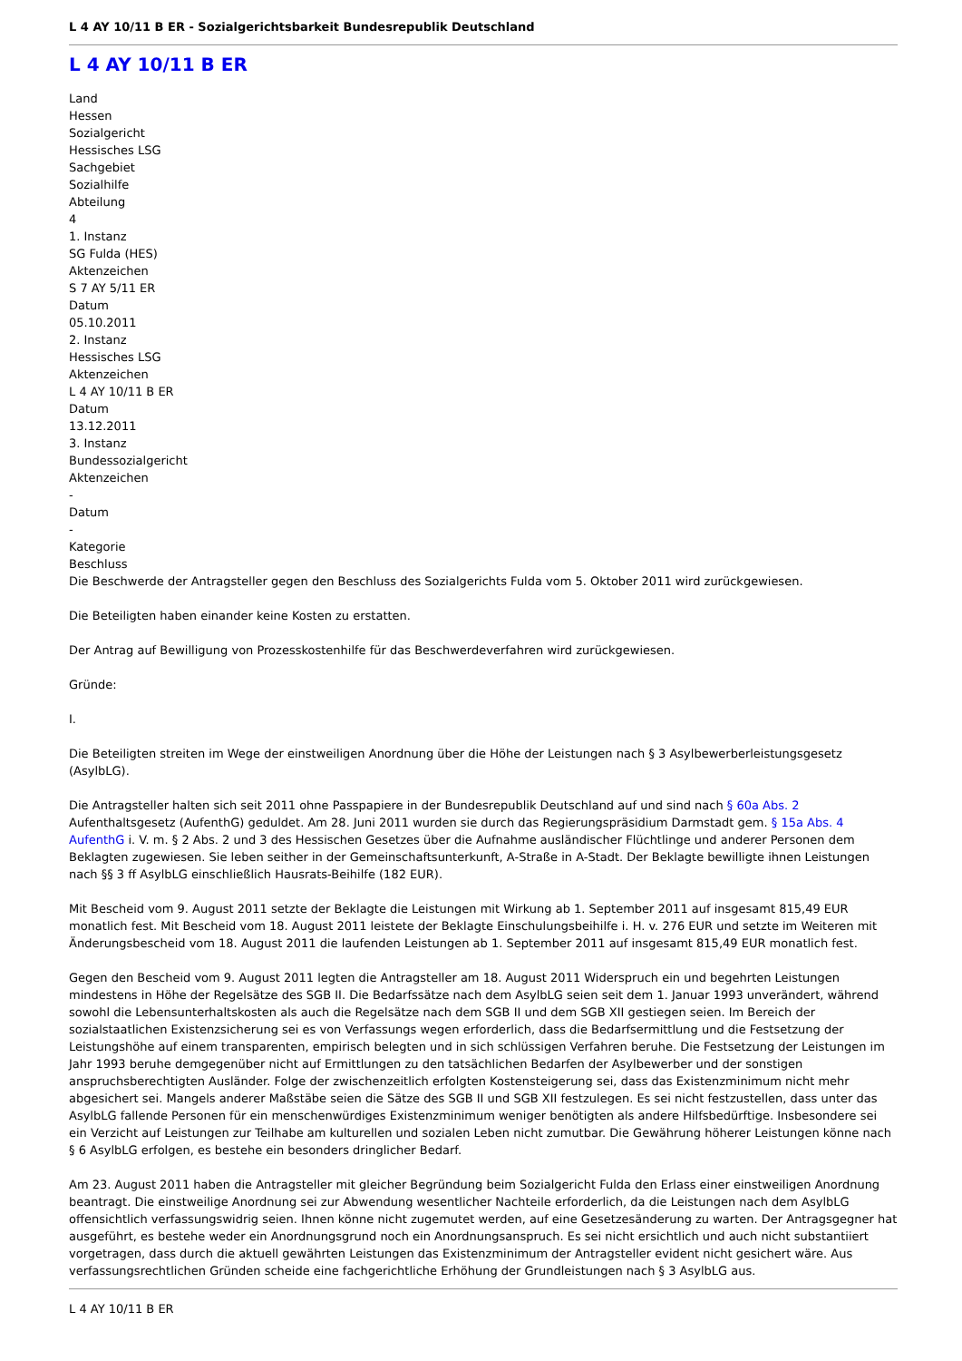L 4 AY 10/11 B ER - Sozialgerichtsbarkeit Bundesrepublik Deutschland
L 4 AY 10/11 B ER
Land
Hessen
Sozialgericht
Hessisches LSG
Sachgebiet
Sozialhilfe
Abteilung
4
1. Instanz
SG Fulda (HES)
Aktenzeichen
S 7 AY 5/11 ER
Datum
05.10.2011
2. Instanz
Hessisches LSG
Aktenzeichen
L 4 AY 10/11 B ER
Datum
13.12.2011
3. Instanz
Bundessozialgericht
Aktenzeichen
-
Datum
-
Kategorie
Beschluss
Die Beschwerde der Antragsteller gegen den Beschluss des Sozialgerichts Fulda vom 5. Oktober 2011 wird zurückgewiesen.
Die Beteiligten haben einander keine Kosten zu erstatten.
Der Antrag auf Bewilligung von Prozesskostenhilfe für das Beschwerdeverfahren wird zurückgewiesen.
Gründe:
I.
Die Beteiligten streiten im Wege der einstweiligen Anordnung über die Höhe der Leistungen nach § 3 Asylbewerberleistungsgesetz (AsylbLG).
Die Antragsteller halten sich seit 2011 ohne Passpapiere in der Bundesrepublik Deutschland auf und sind nach § 60a Abs. 2 Aufenthaltsgesetz (AufenthG) geduldet. Am 28. Juni 2011 wurden sie durch das Regierungspräsidium Darmstadt gem. § 15a Abs. 4 AufenthG i. V. m. § 2 Abs. 2 und 3 des Hessischen Gesetzes über die Aufnahme ausländischer Flüchtlinge und anderer Personen dem Beklagten zugewiesen. Sie leben seither in der Gemeinschaftsunterkunft, A-Straße in A-Stadt. Der Beklagte bewilligte ihnen Leistungen nach §§ 3 ff AsylbLG einschließlich Hausrats-Beihilfe (182 EUR).
Mit Bescheid vom 9. August 2011 setzte der Beklagte die Leistungen mit Wirkung ab 1. September 2011 auf insgesamt 815,49 EUR monatlich fest. Mit Bescheid vom 18. August 2011 leistete der Beklagte Einschulungsbeihilfe i. H. v. 276 EUR und setzte im Weiteren mit Änderungsbescheid vom 18. August 2011 die laufenden Leistungen ab 1. September 2011 auf insgesamt 815,49 EUR monatlich fest.
Gegen den Bescheid vom 9. August 2011 legten die Antragsteller am 18. August 2011 Widerspruch ein und begehrten Leistungen mindestens in Höhe der Regelsätze des SGB II. Die Bedarfssätze nach dem AsylbLG seien seit dem 1. Januar 1993 unverändert, während sowohl die Lebensunterhaltskosten als auch die Regelsätze nach dem SGB II und dem SGB XII gestiegen seien. Im Bereich der sozialstaatlichen Existenzsicherung sei es von Verfassungs wegen erforderlich, dass die Bedarfsermittlung und die Festsetzung der Leistungshöhe auf einem transparenten, empirisch belegten und in sich schlüssigen Verfahren beruhe. Die Festsetzung der Leistungen im Jahr 1993 beruhe demgegenüber nicht auf Ermittlungen zu den tatsächlichen Bedarfen der Asylbewerber und der sonstigen anspruchsberechtigten Ausländer. Folge der zwischenzeitlich erfolgten Kostensteigerung sei, dass das Existenzminimum nicht mehr abgesichert sei. Mangels anderer Maßstäbe seien die Sätze des SGB II und SGB XII festzulegen. Es sei nicht festzustellen, dass unter das AsylbLG fallende Personen für ein menschenwürdiges Existenzminimum weniger benötigten als andere Hilfsbedürftige. Insbesondere sei ein Verzicht auf Leistungen zur Teilhabe am kulturellen und sozialen Leben nicht zumutbar. Die Gewährung höherer Leistungen könne nach § 6 AsylbLG erfolgen, es bestehe ein besonders dringlicher Bedarf.
Am 23. August 2011 haben die Antragsteller mit gleicher Begründung beim Sozialgericht Fulda den Erlass einer einstweiligen Anordnung beantragt. Die einstweilige Anordnung sei zur Abwendung wesentlicher Nachteile erforderlich, da die Leistungen nach dem AsylbLG offensichtlich verfassungswidrig seien. Ihnen könne nicht zugemutet werden, auf eine Gesetzesänderung zu warten. Der Antragsgegner hat ausgeführt, es bestehe weder ein Anordnungsgrund noch ein Anordnungsanspruch. Es sei nicht ersichtlich und auch nicht substantiiert vorgetragen, dass durch die aktuell gewährten Leistungen das Existenzminimum der Antragsteller evident nicht gesichert wäre. Aus verfassungsrechtlichen Gründen scheide eine fachgerichtliche Erhöhung der Grundleistungen nach § 3 AsylbLG aus.
L 4 AY 10/11 B ER